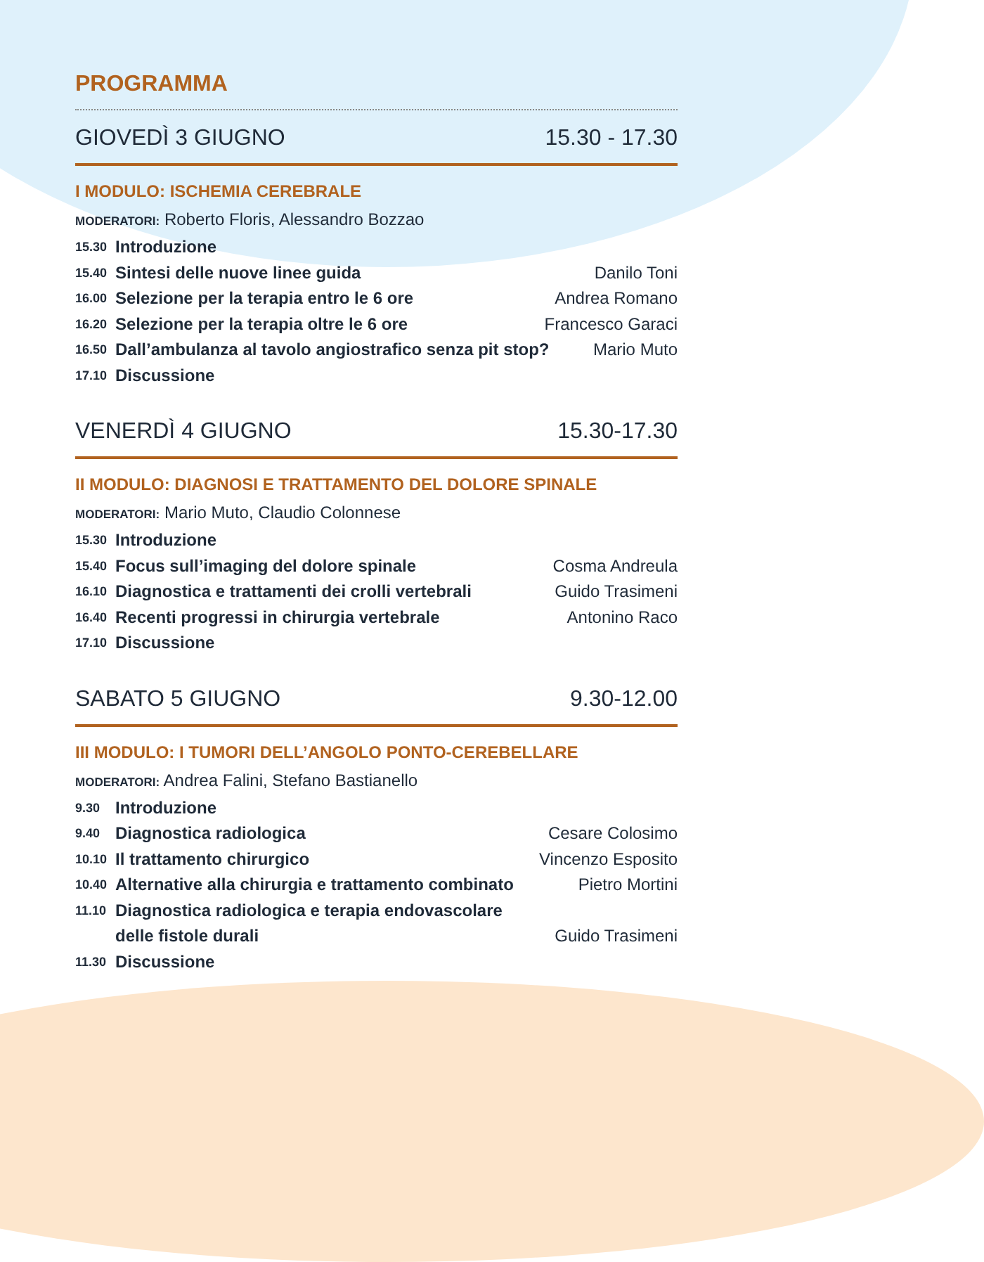PROGRAMMA
GIOVEDÌ 3 GIUGNO 15.30 - 17.30
I MODULO: ISCHEMIA CEREBRALE
MODERATORI: Roberto Floris, Alessandro Bozzao
15.30 Introduzione
15.40 Sintesi delle nuove linee guida Danilo Toni
16.00 Selezione per la terapia entro le 6 ore Andrea Romano
16.20 Selezione per la terapia oltre le 6 ore Francesco Garaci
16.50 Dall’ambulanza al tavolo angiostrafico senza pit stop? Mario Muto
17.10 Discussione
VENERDÌ 4 GIUGNO 15.30-17.30
II MODULO: DIAGNOSI E TRATTAMENTO DEL DOLORE SPINALE
MODERATORI: Mario Muto, Claudio Colonnese
15.30 Introduzione
15.40 Focus sull’imaging del dolore spinale Cosma Andreula
16.10 Diagnostica e trattamenti dei crolli vertebrali Guido Trasimeni
16.40 Recenti progressi in chirurgia vertebrale Antonino Raco
17.10 Discussione
SABATO 5 GIUGNO 9.30-12.00
III MODULO: I TUMORI DELL’ANGOLO PONTO-CEREBELLARE
MODERATORI: Andrea Falini, Stefano Bastianello
9.30 Introduzione
9.40 Diagnostica radiologica Cesare Colosimo
10.10 Il trattamento chirurgico Vincenzo Esposito
10.40 Alternative alla chirurgia e trattamento combinato Pietro Mortini
11.10 Diagnostica radiologica e terapia endovascolare
delle fistole durali Guido Trasimeni
11.30 Discussione